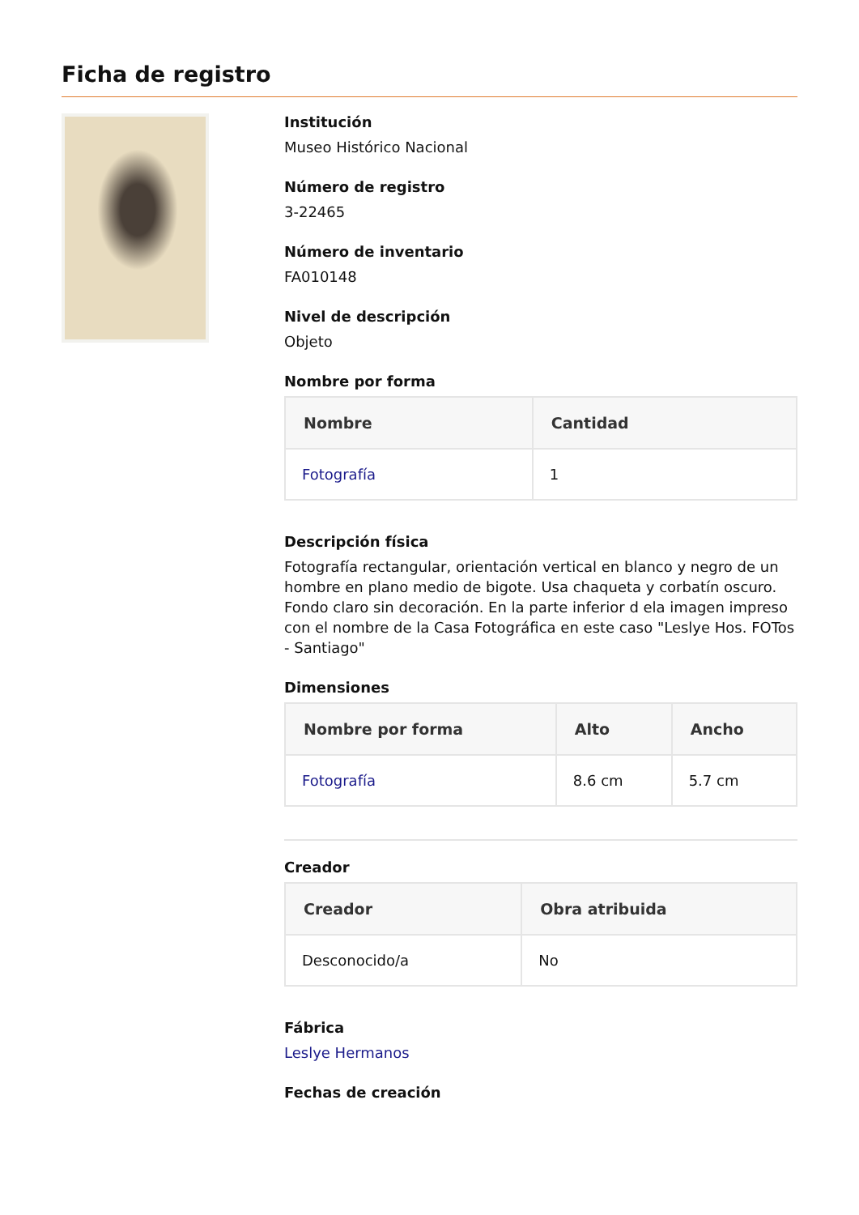Ficha de registro
Institución
Museo Histórico Nacional
Número de registro
3-22465
Número de inventario
FA010148
Nivel de descripción
Objeto
Nombre por forma
| Nombre | Cantidad |
| --- | --- |
| Fotografía | 1 |
Descripción física
Fotografía rectangular, orientación vertical en blanco y negro de un hombre en plano medio de bigote. Usa chaqueta y corbatín oscuro. Fondo claro sin decoración. En la parte inferior d ela imagen impreso con el nombre de la Casa Fotográfica en este caso "Leslye Hos. FOTos - Santiago"
Dimensiones
| Nombre por forma | Alto | Ancho |
| --- | --- | --- |
| Fotografía | 8.6 cm | 5.7 cm |
Creador
| Creador | Obra atribuida |
| --- | --- |
| Desconocido/a | No |
Fábrica
Leslye Hermanos
Fechas de creación